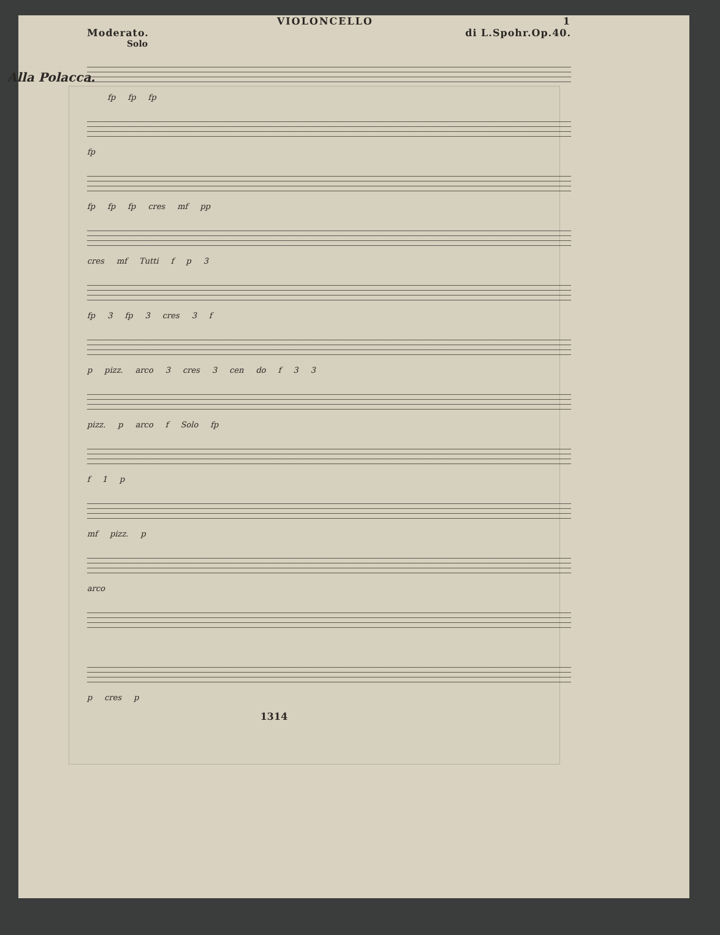VIOLONCELLO 1
Moderato. di L.Spohr.Op.40.
Solo
Alla Polacca. fp fp fp
fp
fp fp fp cres mf pp
cres mf Tutti f p 3
fp 3 fp 3 cres 3 f
p pizz. arco 3 cres 3 cen do f 3 3
pizz. p arco f Solo fp
f 1 p
mf pizz. p
arco
p cres p
1314